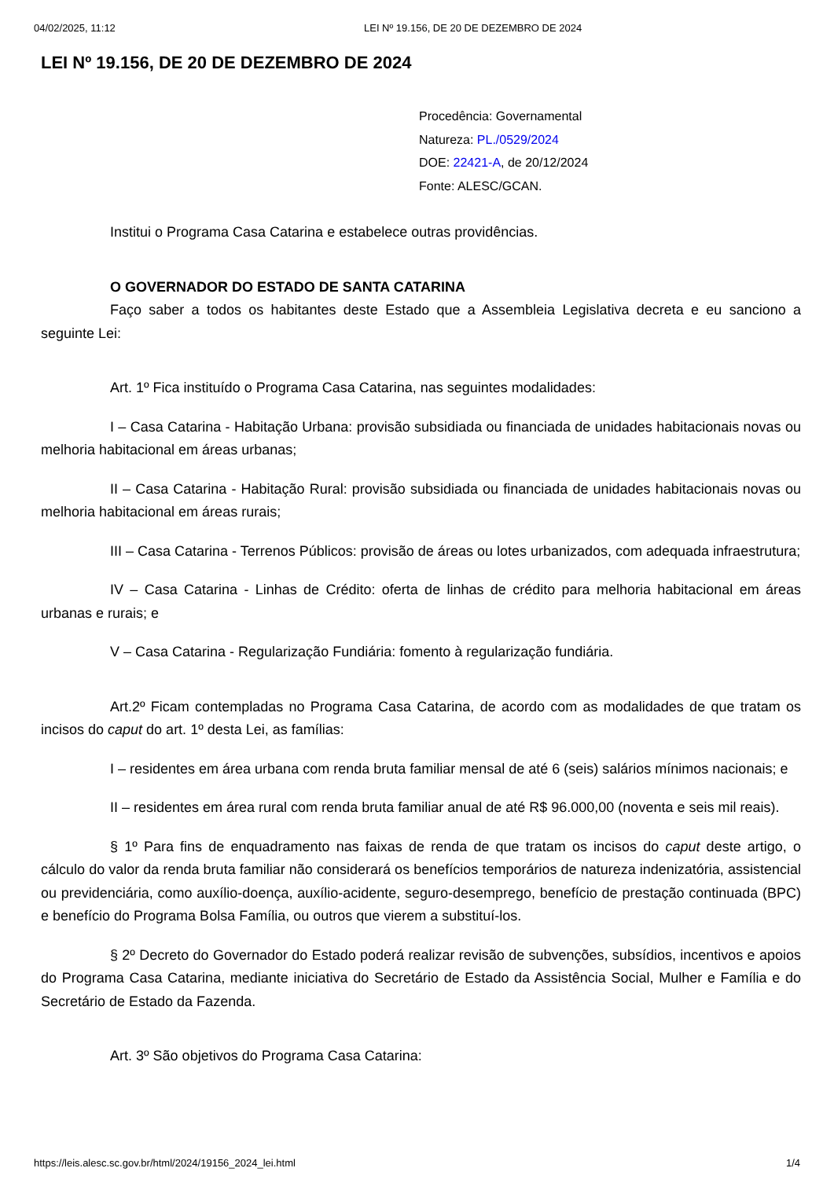04/02/2025, 11:12 LEI Nº 19.156, DE 20 DE DEZEMBRO DE 2024
LEI Nº 19.156, DE 20 DE DEZEMBRO DE 2024
Procedência: Governamental
Natureza: PL./0529/2024
DOE: 22421-A, de 20/12/2024
Fonte: ALESC/GCAN.
Institui o Programa Casa Catarina e estabelece outras providências.
O GOVERNADOR DO ESTADO DE SANTA CATARINA
Faço saber a todos os habitantes deste Estado que a Assembleia Legislativa decreta e eu sanciono a seguinte Lei:
Art. 1º Fica instituído o Programa Casa Catarina, nas seguintes modalidades:
I – Casa Catarina - Habitação Urbana: provisão subsidiada ou financiada de unidades habitacionais novas ou melhoria habitacional em áreas urbanas;
II – Casa Catarina - Habitação Rural: provisão subsidiada ou financiada de unidades habitacionais novas ou melhoria habitacional em áreas rurais;
III – Casa Catarina - Terrenos Públicos: provisão de áreas ou lotes urbanizados, com adequada infraestrutura;
IV – Casa Catarina - Linhas de Crédito: oferta de linhas de crédito para melhoria habitacional em áreas urbanas e rurais; e
V – Casa Catarina - Regularização Fundiária: fomento à regularização fundiária.
Art.2º Ficam contempladas no Programa Casa Catarina, de acordo com as modalidades de que tratam os incisos do caput do art. 1º desta Lei, as famílias:
I – residentes em área urbana com renda bruta familiar mensal de até 6 (seis) salários mínimos nacionais; e
II – residentes em área rural com renda bruta familiar anual de até R$ 96.000,00 (noventa e seis mil reais).
§ 1º Para fins de enquadramento nas faixas de renda de que tratam os incisos do caput deste artigo, o cálculo do valor da renda bruta familiar não considerará os benefícios temporários de natureza indenizatória, assistencial ou previdenciária, como auxílio-doença, auxílio-acidente, seguro-desemprego, benefício de prestação continuada (BPC) e benefício do Programa Bolsa Família, ou outros que vierem a substituí-los.
§ 2º Decreto do Governador do Estado poderá realizar revisão de subvenções, subsídios, incentivos e apoios do Programa Casa Catarina, mediante iniciativa do Secretário de Estado da Assistência Social, Mulher e Família e do Secretário de Estado da Fazenda.
Art. 3º São objetivos do Programa Casa Catarina:
https://leis.alesc.sc.gov.br/html/2024/19156_2024_lei.html 1/4